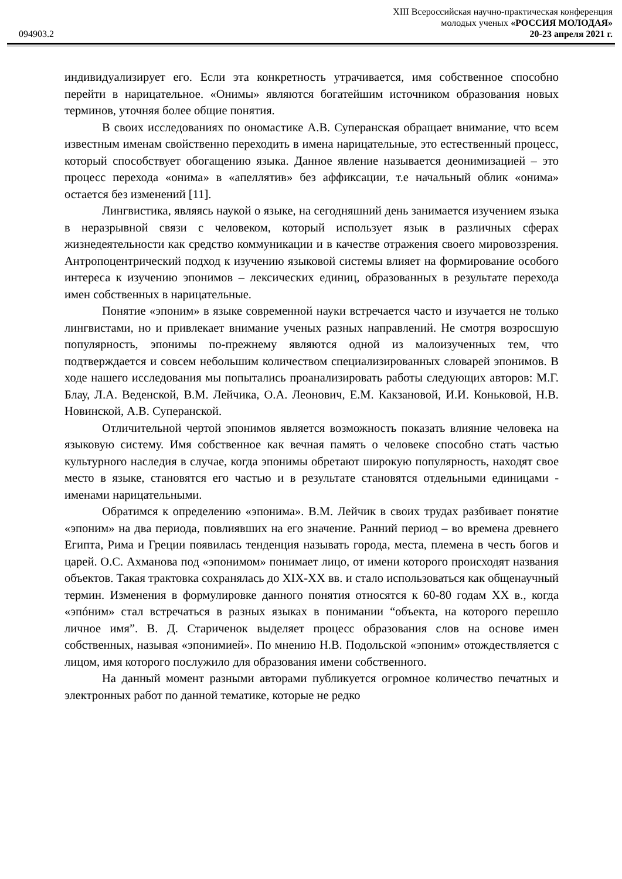XIII Всероссийская научно-практическая конференция
молодых ученых «РОССИЯ МОЛОДАЯ»
094903.2 20-23 апреля 2021 г.
индивидуализирует его. Если эта конкретность утрачивается, имя собственное способно перейти в нарицательное. «Онимы» являются богатейшим источником образования новых терминов, уточняя более общие понятия.
В своих исследованиях по ономастике А.В. Суперанская обращает внимание, что всем известным именам свойственно переходить в имена нарицательные, это естественный процесс, который способствует обогащению языка. Данное явление называется деонимизацией – это процесс перехода «онима» в «апеллятив» без аффиксации, т.е начальный облик «онима» остается без изменений [11].
Лингвистика, являясь наукой о языке, на сегодняшний день занимается изучением языка в неразрывной связи с человеком, который использует язык в различных сферах жизнедеятельности как средство коммуникации и в качестве отражения своего мировоззрения. Антропоцентрический подход к изучению языковой системы влияет на формирование особого интереса к изучению эпонимов – лексических единиц, образованных в результате перехода имен собственных в нарицательные.
Понятие «эпоним» в языке современной науки встречается часто и изучается не только лингвистами, но и привлекает внимание ученых разных направлений. Не смотря возросшую популярность, эпонимы по-прежнему являются одной из малоизученных тем, что подтверждается и совсем небольшим количеством специализированных словарей эпонимов. В ходе нашего исследования мы попытались проанализировать работы следующих авторов: М.Г. Блау, Л.А. Веденской, В.М. Лейчика, О.А. Леонович, Е.М. Какзановой, И.И. Коньковой, Н.В. Новинской, А.В. Суперанской.
Отличительной чертой эпонимов является возможность показать влияние человека на языковую систему. Имя собственное как вечная память о человеке способно стать частью культурного наследия в случае, когда эпонимы обретают широкую популярность, находят свое место в языке, становятся его частью и в результате становятся отдельными единицами - именами нарицательными.
Обратимся к определению «эпонима». В.М. Лейчик в своих трудах разбивает понятие «эпоним» на два периода, повлиявших на его значение. Ранний период – во времена древнего Египта, Рима и Греции появилась тенденция называть города, места, племена в честь богов и царей. О.С. Ахманова под «эпонимом» понимает лицо, от имени которого происходят названия объектов. Такая трактовка сохранялась до XIX-XX вв. и стало использоваться как общенаучный термин. Изменения в формулировке данного понятия относятся к 60-80 годам XX в., когда «эпóним» стал встречаться в разных языках в понимании “объекта, на которого перешло личное имя”. В. Д. Стариченок выделяет процесс образования слов на основе имен собственных, называя «эпонимией». По мнению Н.В. Подольской «эпоним» отождествляется с лицом, имя которого послужило для образования имени собственного.
На данный момент разными авторами публикуется огромное количество печатных и электронных работ по данной тематике, которые не редко